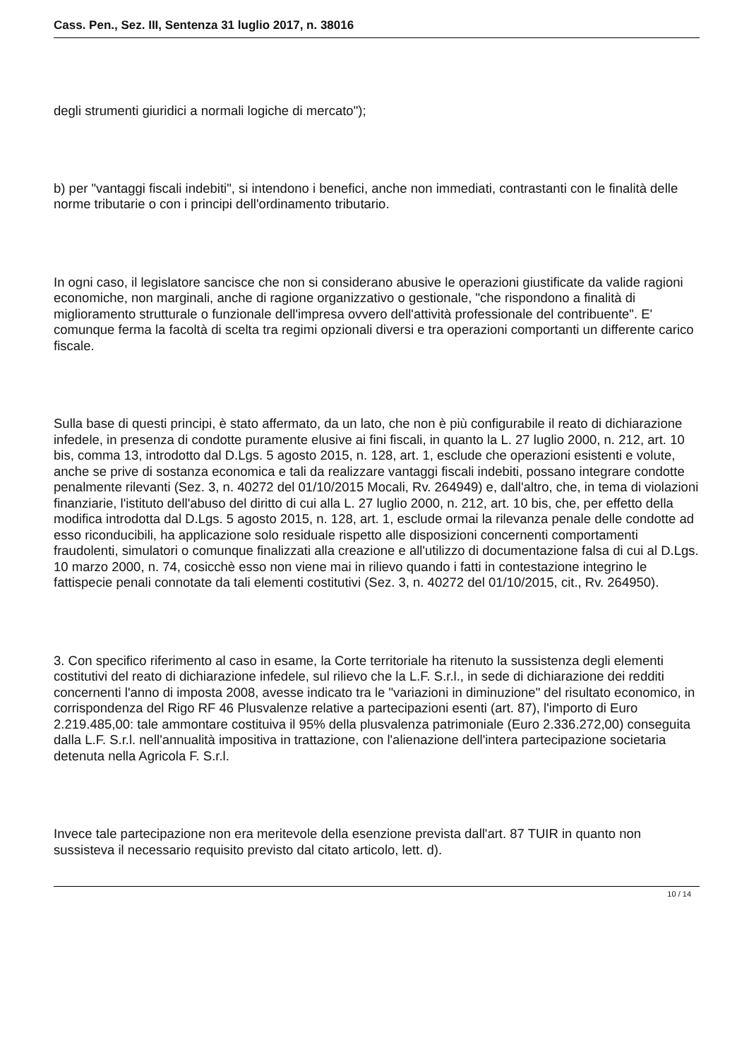Cass. Pen., Sez. III, Sentenza 31 luglio 2017, n. 38016
degli strumenti giuridici a normali logiche di mercato");
b) per "vantaggi fiscali indebiti", si intendono i benefici, anche non immediati, contrastanti con le finalità delle norme tributarie o con i principi dell'ordinamento tributario.
In ogni caso, il legislatore sancisce che non si considerano abusive le operazioni giustificate da valide ragioni economiche, non marginali, anche di ragione organizzativo o gestionale, "che rispondono a finalità di miglioramento strutturale o funzionale dell'impresa ovvero dell'attività professionale del contribuente". E' comunque ferma la facoltà di scelta tra regimi opzionali diversi e tra operazioni comportanti un differente carico fiscale.
Sulla base di questi principi, è stato affermato, da un lato, che non è più configurabile il reato di dichiarazione infedele, in presenza di condotte puramente elusive ai fini fiscali, in quanto la L. 27 luglio 2000, n. 212, art. 10 bis, comma 13, introdotto dal D.Lgs. 5 agosto 2015, n. 128, art. 1, esclude che operazioni esistenti e volute, anche se prive di sostanza economica e tali da realizzare vantaggi fiscali indebiti, possano integrare condotte penalmente rilevanti (Sez. 3, n. 40272 del 01/10/2015 Mocali, Rv. 264949) e, dall'altro, che, in tema di violazioni finanziarie, l'istituto dell'abuso del diritto di cui alla L. 27 luglio 2000, n. 212, art. 10 bis, che, per effetto della modifica introdotta dal D.Lgs. 5 agosto 2015, n. 128, art. 1, esclude ormai la rilevanza penale delle condotte ad esso riconducibili, ha applicazione solo residuale rispetto alle disposizioni concernenti comportamenti fraudolenti, simulatori o comunque finalizzati alla creazione e all'utilizzo di documentazione falsa di cui al D.Lgs. 10 marzo 2000, n. 74, cosicchè esso non viene mai in rilievo quando i fatti in contestazione integrino le fattispecie penali connotate da tali elementi costitutivi (Sez. 3, n. 40272 del 01/10/2015, cit., Rv. 264950).
3. Con specifico riferimento al caso in esame, la Corte territoriale ha ritenuto la sussistenza degli elementi costitutivi del reato di dichiarazione infedele, sul rilievo che la L.F. S.r.l., in sede di dichiarazione dei redditi concernenti l'anno di imposta 2008, avesse indicato tra le "variazioni in diminuzione" del risultato economico, in corrispondenza del Rigo RF 46 Plusvalenze relative a partecipazioni esenti (art. 87), l'importo di Euro 2.219.485,00: tale ammontare costituiva il 95% della plusvalenza patrimoniale (Euro 2.336.272,00) conseguita dalla L.F. S.r.l. nell'annualità impositiva in trattazione, con l'alienazione dell'intera partecipazione societaria detenuta nella Agricola F. S.r.l.
Invece tale partecipazione non era meritevole della esenzione prevista dall'art. 87 TUIR in quanto non sussisteva il necessario requisito previsto dal citato articolo, lett. d).
10 / 14